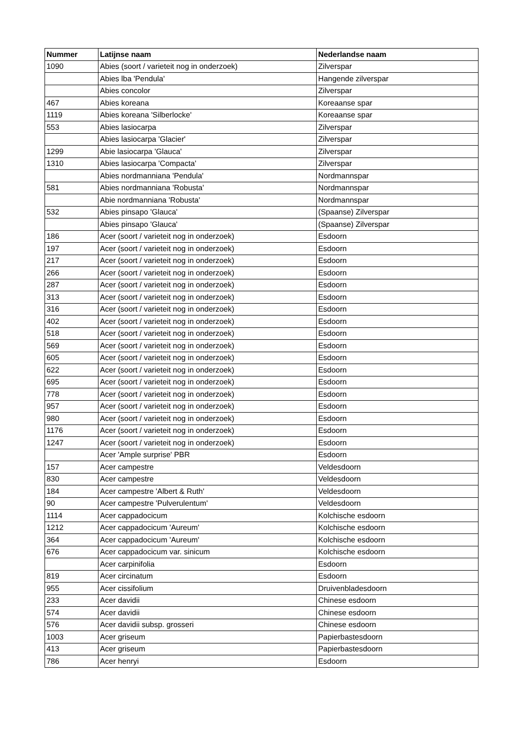| Nummer | Latijnse naam | Nederlandse naam |
| --- | --- | --- |
| 1090 | Abies (soort / varieteit nog in onderzoek) | Zilverspar |
| | Abies lba 'Pendula' | Hangende zilverspar |
| | Abies concolor | Zilverspar |
| 467 | Abies koreana | Koreaanse spar |
| 1119 | Abies koreana 'Silberlocke' | Koreaanse spar |
| 553 | Abies lasiocarpa | Zilverspar |
| | Abies lasiocarpa 'Glacier' | Zilverspar |
| 1299 | Abie lasiocarpa 'Glauca' | Zilverspar |
| 1310 | Abies lasiocarpa 'Compacta' | Zilverspar |
| | Abies nordmanniana 'Pendula' | Nordmannspar |
| 581 | Abies nordmanniana 'Robusta' | Nordmannspar |
| | Abie nordmanniana 'Robusta' | Nordmannspar |
| 532 | Abies pinsapo 'Glauca' | (Spaanse) Zilverspar |
| | Abies pinsapo 'Glauca' | (Spaanse) Zilverspar |
| 186 | Acer (soort / varieteit nog in onderzoek) | Esdoorn |
| 197 | Acer (soort / varieteit nog in onderzoek) | Esdoorn |
| 217 | Acer (soort / varieteit nog in onderzoek) | Esdoorn |
| 266 | Acer (soort / varieteit nog in onderzoek) | Esdoorn |
| 287 | Acer (soort / varieteit nog in onderzoek) | Esdoorn |
| 313 | Acer (soort / varieteit nog in onderzoek) | Esdoorn |
| 316 | Acer (soort / varieteit nog in onderzoek) | Esdoorn |
| 402 | Acer (soort / varieteit nog in onderzoek) | Esdoorn |
| 518 | Acer (soort / varieteit nog in onderzoek) | Esdoorn |
| 569 | Acer (soort / varieteit nog in onderzoek) | Esdoorn |
| 605 | Acer (soort / varieteit nog in onderzoek) | Esdoorn |
| 622 | Acer (soort / varieteit nog in onderzoek) | Esdoorn |
| 695 | Acer (soort / varieteit nog in onderzoek) | Esdoorn |
| 778 | Acer (soort / varieteit nog in onderzoek) | Esdoorn |
| 957 | Acer (soort / varieteit nog in onderzoek) | Esdoorn |
| 980 | Acer (soort / varieteit nog in onderzoek) | Esdoorn |
| 1176 | Acer (soort / varieteit nog in onderzoek) | Esdoorn |
| 1247 | Acer (soort / varieteit nog in onderzoek) | Esdoorn |
| | Acer 'Ample surprise' PBR | Esdoorn |
| 157 | Acer campestre | Veldesdoorn |
| 830 | Acer campestre | Veldesdoorn |
| 184 | Acer campestre 'Albert & Ruth' | Veldesdoorn |
| 90 | Acer campestre 'Pulverulentum' | Veldesdoorn |
| 1114 | Acer cappadocicum | Kolchische esdoorn |
| 1212 | Acer cappadocicum 'Aureum' | Kolchische esdoorn |
| 364 | Acer cappadocicum 'Aureum' | Kolchische esdoorn |
| 676 | Acer cappadocicum var. sinicum | Kolchische esdoorn |
| | Acer carpinifolia | Esdoorn |
| 819 | Acer circinatum | Esdoorn |
| 955 | Acer cissifolium | Druivenbladesdoorn |
| 233 | Acer davidii | Chinese esdoorn |
| 574 | Acer davidii | Chinese esdoorn |
| 576 | Acer davidii subsp. grosseri | Chinese esdoorn |
| 1003 | Acer griseum | Papierbastesdoorn |
| 413 | Acer griseum | Papierbastesdoorn |
| 786 | Acer henryi | Esdoorn |